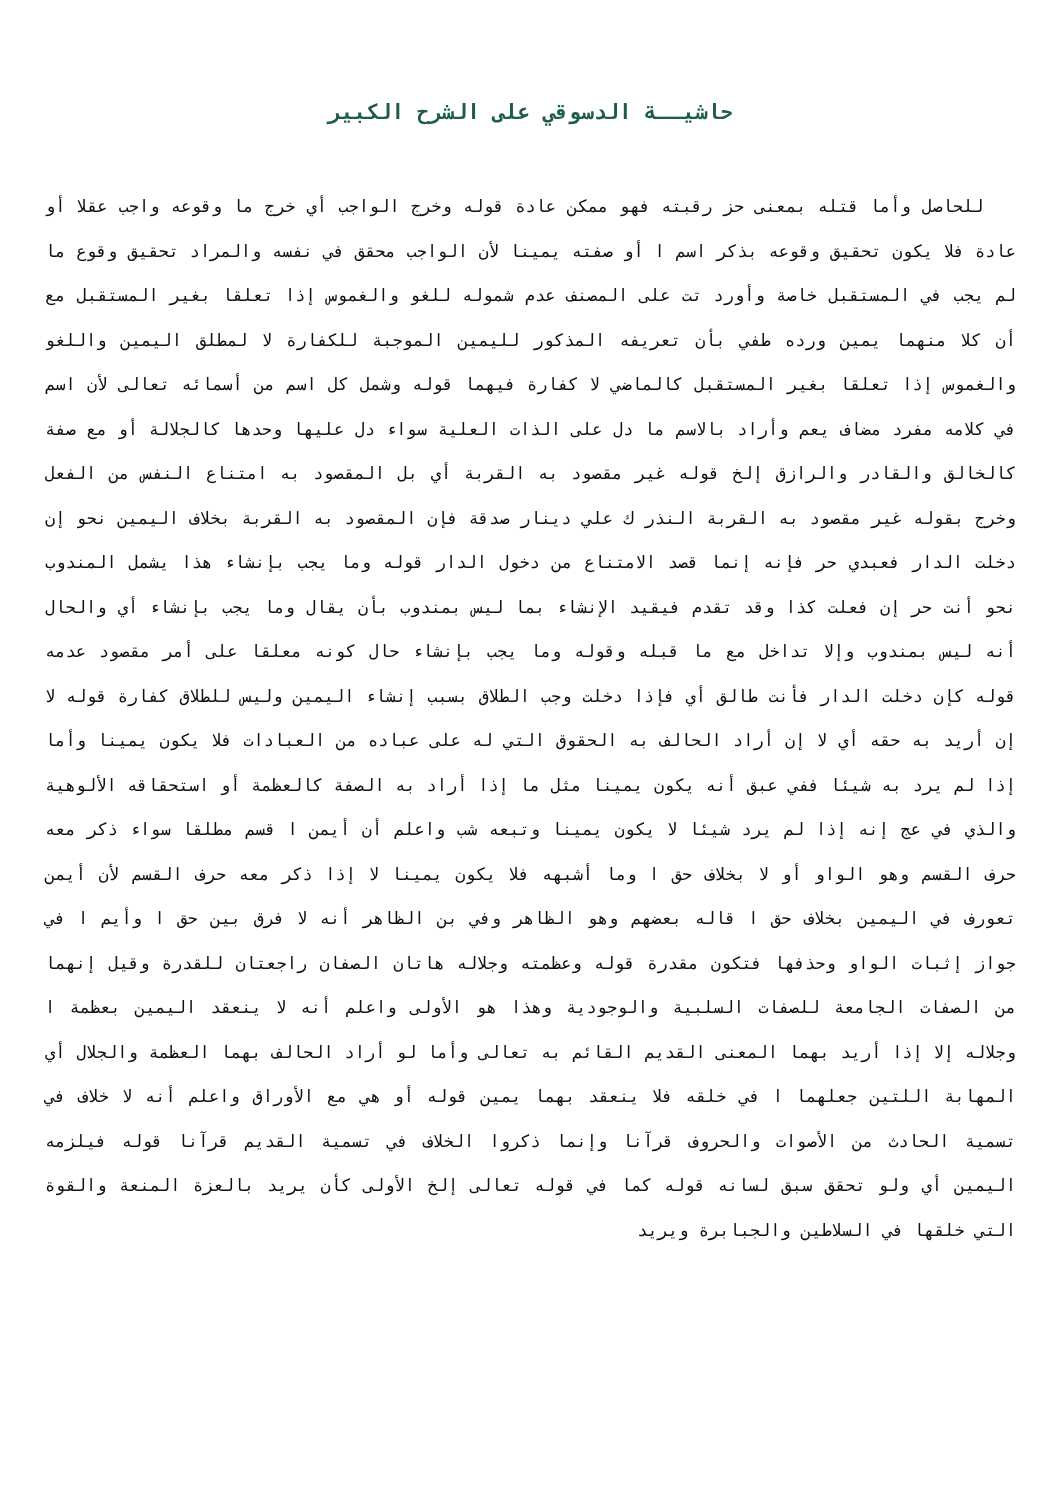حاشيــة الدسوقي على الشرح الكبير
للحاصل وأما قتله بمعنى حز رقبته فهو ممكن عادة قوله وخرج الواجب أي خرج ما وقوعه واجب عقلا أو عادة فلا يكون تحقيق وقوعه بذكر اسم ا أو صفته يمينا لأن الواجب محقق في نفسه والمراد تحقيق وقوع ما لم يجب في المستقبل خاصة وأورد تت على المصنف عدم شموله للغو والغموس إذا تعلقا بغير المستقبل مع أن كلا منهما يمين ورده طفي بأن تعريفه المذكور لليمين الموجبة للكفارة لا لمطلق اليمين واللغو والغموس إذا تعلقا بغير المستقبل كالماضي لا كفارة فيهما قوله وشمل كل اسم من أسمائه تعالى لأن اسم في كلامه مفرد مضاف يعم وأراد بالاسم ما دل على الذات العلية سواء دل عليها وحدها كالجلالة أو مع صفة كالخالق والقادر والرازق إلخ قوله غير مقصود به القربة أي بل المقصود به امتناع النفس من الفعل وخرج بقوله غير مقصود به القربة النذر ك علي دينار صدقة فإن المقصود به القربة بخلاف اليمين نحو إن دخلت الدار فعبدي حر فإنه إنما قصد الامتناع من دخول الدار قوله وما يجب بإنشاء هذا يشمل المندوب نحو أنت حر إن فعلت كذا وقد تقدم فيقيد الإنشاء بما ليس بمندوب بأن يقال وما يجب بإنشاء أي والحال أنه ليس بمندوب وإلا تداخل مع ما قبله وقوله وما يجب بإنشاء حال كونه معلقا على أمر مقصود عدمه قوله كإن دخلت الدار فأنت طالق أي فإذا دخلت وجب الطلاق بسبب إنشاء اليمين وليس للطلاق كفارة قوله لا إن أريد به حقه أي لا إن أراد الحالف به الحقوق التي له على عباده من العبادات فلا يكون يمينا وأما إذا لم يرد به شيئا ففي عبق أنه يكون يمينا مثل ما إذا أراد به الصفة كالعظمة أو استحقاقه الألوهية والذي في عج إنه إذا لم يرد شيئا لا يكون يمينا وتبعه شب واعلم أن أيمن ا قسم مطلقا سواء ذكر معه حرف القسم وهو الواو أو لا بخلاف حق ا وما أشبهه فلا يكون يمينا لا إذا ذكر معه حرف القسم لأن أيمن تعورف في اليمين بخلاف حق ا قاله بعضهم وهو الظاهر وفي بن الظاهر أنه لا فرق بين حق ا وأيم ا في جواز إثبات الواو وحذفها فتكون مقدرة قوله وعظمته وجلاله هاتان الصفان راجعتان للقدرة وقيل إنهما من الصفات الجامعة للصفات السلبية والوجودية وهذا هو الأولى واعلم أنه لا ينعقد اليمين بعظمة ا وجلاله إلا إذا أريد بهما المعنى القديم القائم به تعالى وأما لو أراد الحالف بهما العظمة والجلال أي المهابة اللتين جعلهما ا في خلقه فلا ينعقد بهما يمين قوله أو هي مع الأوراق واعلم أنه لا خلاف في تسمية الحادث من الأصوات والحروف قرآنا وإنما ذكروا الخلاف في تسمية القديم قرآنا قوله فيلزمه اليمين أي ولو تحقق سبق لسانه قوله كما في قوله تعالى إلخ الأولى كأن يريد بالعزة المنعة والقوة التي خلقها في السلاطين والجبابرة ويريد